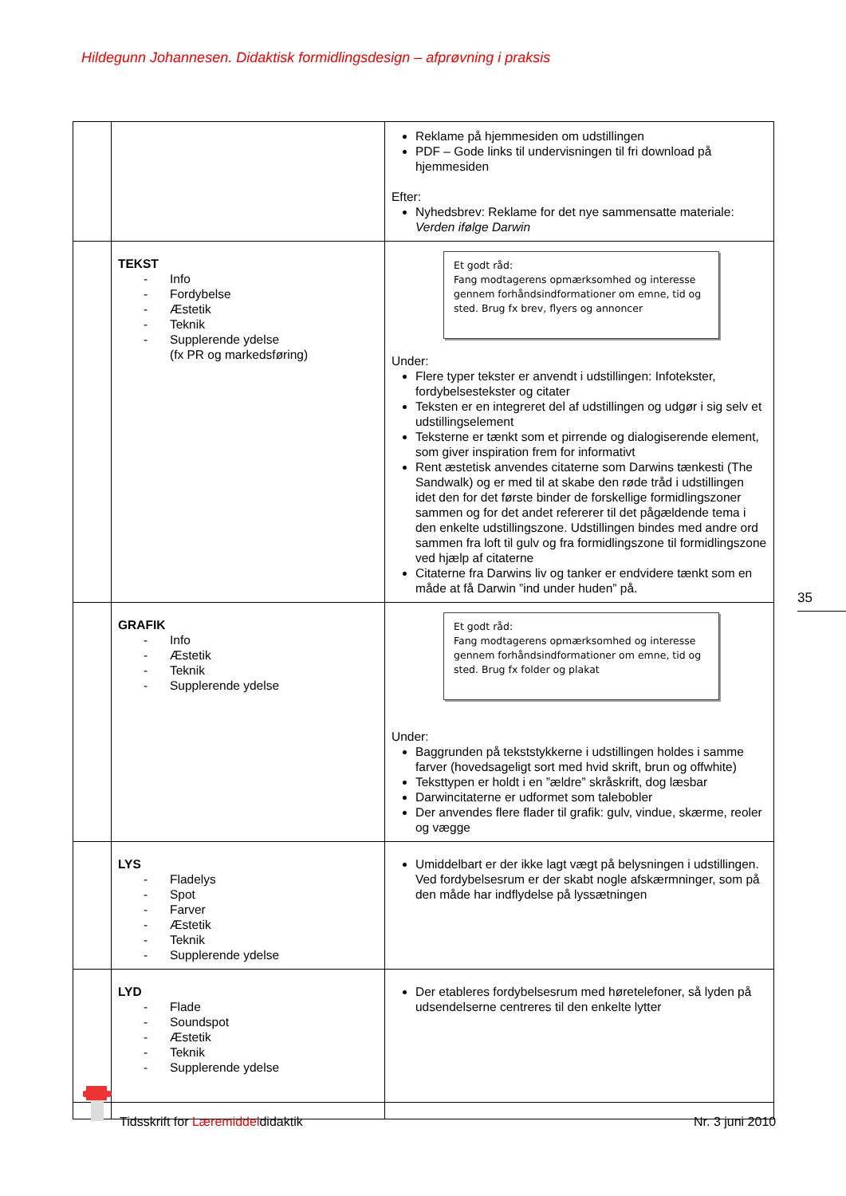Hildegunn Johannesen. Didaktisk formidlingsdesign – afprøvning i praksis
| | | Reklame på hjemmesiden om udstillingen PDF – Gode links til undervisningen til fri download på hjemmesiden Efter: Nyhedsbrev: Reklame for det nye sammensatte materiale: Verden ifølge Darwin |
| | TEKST - Info - Fordybelse - Æstetik - Teknik - Supplerende ydelse (fx PR og markedsføring) | Et godt råd: Fang modtagerens opmærksomhed og interesse gennem forhåndsindformationer om emne, tid og sted. Brug fx brev, flyers og annoncer Under: Flere typer tekster er anvendt i udstillingen: Infotekster, fordybelsestekster og citater Teksten er en integreret del af udstillingen og udgør i sig selv et udstillingselement Teksterne er tænkt som et pirrende og dialogiserende element, som giver inspiration frem for informativt Rent æstetisk anvendes citaterne som Darwins tænkesti (The Sandwalk) og er med til at skabe den røde tråd i udstillingen idet den for det første binder de forskellige formidlingszoner sammen og for det andet refererer til det pågældende tema i den enkelte udstillingszone. Udstillingen bindes med andre ord sammen fra loft til gulv og fra formidlingszone til formidlingszone ved hjælp af citaterne Citaterne fra Darwins liv og tanker er endvidere tænkt som en måde at få Darwin ”ind under huden” på. |
| | GRAFIK - Info - Æstetik - Teknik - Supplerende ydelse | Et godt råd: Fang modtagerens opmærksomhed og interesse gennem forhåndsindformationer om emne, tid og sted. Brug fx folder og plakat Under: Baggrunden på tekststykkerne i udstillingen holdes i samme farver (hovedsageligt sort med hvid skrift, brun og offwhite) Teksttypen er holdt i en ”ældre” skråskrift, dog læsbar Darwincitaterne er udformet som talebobler Der anvendes flere flader til grafik: gulv, vindue, skærme, reoler og vægge |
| | LYS - Fladelys - Spot - Farver - Æstetik - Teknik - Supplerende ydelse | Umiddelbart er der ikke lagt vægt på belysningen i udstillingen. Ved fordybelsesrum er der skabt nogle afskærmninger, som på den måde har indflydelse på lyssætningen |
| | LYD - Flade - Soundspot - Æstetik - Teknik - Supplerende ydelse | Der etableres fordybelsesrum med høretelefoner, så lyden på udsendelserne centreres til den enkelte lytter |
35
Tidsskrift for Læremiddeldidaktik
Nr. 3 juni 2010